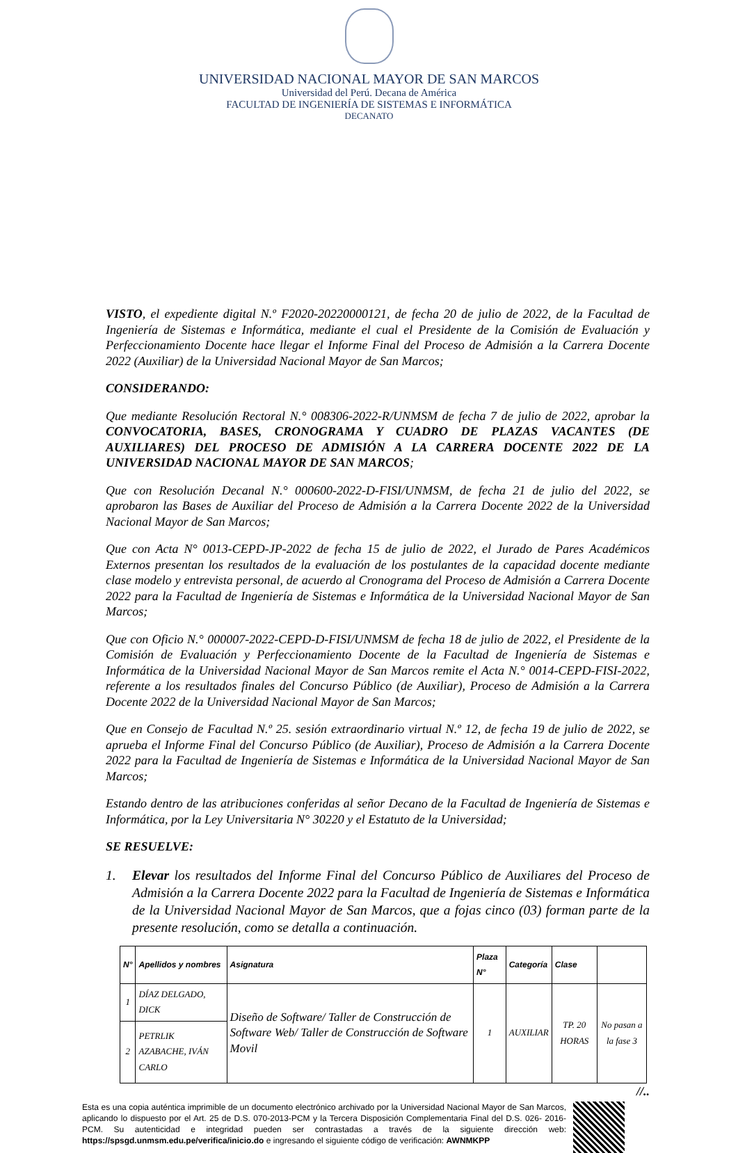UNIVERSIDAD NACIONAL MAYOR DE SAN MARCOS
Universidad del Perú. Decana de América
FACULTAD DE INGENIERÍA DE SISTEMAS E INFORMÁTICA
DECANATO
VISTO, el expediente digital N.º F2020-20220000121, de fecha 20 de julio de 2022, de la Facultad de Ingeniería de Sistemas e Informática, mediante el cual el Presidente de la Comisión de Evaluación y Perfeccionamiento Docente hace llegar el Informe Final del Proceso de Admisión a la Carrera Docente 2022 (Auxiliar) de la Universidad Nacional Mayor de San Marcos;
CONSIDERANDO:
Que mediante Resolución Rectoral N.° 008306-2022-R/UNMSM de fecha 7 de julio de 2022, aprobar la CONVOCATORIA, BASES, CRONOGRAMA Y CUADRO DE PLAZAS VACANTES (DE AUXILIARES) DEL PROCESO DE ADMISIÓN A LA CARRERA DOCENTE 2022 DE LA UNIVERSIDAD NACIONAL MAYOR DE SAN MARCOS;
Que con Resolución Decanal N.° 000600-2022-D-FISI/UNMSM, de fecha 21 de julio del 2022, se aprobaron las Bases de Auxiliar del Proceso de Admisión a la Carrera Docente 2022 de la Universidad Nacional Mayor de San Marcos;
Que con Acta N° 0013-CEPD-JP-2022 de fecha 15 de julio de 2022, el Jurado de Pares Académicos Externos presentan los resultados de la evaluación de los postulantes de la capacidad docente mediante clase modelo y entrevista personal, de acuerdo al Cronograma del Proceso de Admisión a Carrera Docente 2022 para la Facultad de Ingeniería de Sistemas e Informática de la Universidad Nacional Mayor de San Marcos;
Que con Oficio N.° 000007-2022-CEPD-D-FISI/UNMSM de fecha 18 de julio de 2022, el Presidente de la Comisión de Evaluación y Perfeccionamiento Docente de la Facultad de Ingeniería de Sistemas e Informática de la Universidad Nacional Mayor de San Marcos remite el Acta N.° 0014-CEPD-FISI-2022, referente a los resultados finales del Concurso Público (de Auxiliar), Proceso de Admisión a la Carrera Docente 2022 de la Universidad Nacional Mayor de San Marcos;
Que en Consejo de Facultad N.º 25. sesión extraordinario virtual N.º 12, de fecha 19 de julio de 2022, se aprueba el Informe Final del Concurso Público (de Auxiliar), Proceso de Admisión a la Carrera Docente 2022 para la Facultad de Ingeniería de Sistemas e Informática de la Universidad Nacional Mayor de San Marcos;
Estando dentro de las atribuciones conferidas al señor Decano de la Facultad de Ingeniería de Sistemas e Informática, por la Ley Universitaria N° 30220 y el Estatuto de la Universidad;
SE RESUELVE:
1. Elevar los resultados del Informe Final del Concurso Público de Auxiliares del Proceso de Admisión a la Carrera Docente 2022 para la Facultad de Ingeniería de Sistemas e Informática de la Universidad Nacional Mayor de San Marcos, que a fojas cinco (03) forman parte de la presente resolución, como se detalla a continuación.
| N° | Apellidos y nombres | Asignatura | Plaza N° | Categoría | Clase | |
| --- | --- | --- | --- | --- | --- | --- |
| 1 | DÍAZ DELGADO, DICK | Diseño de Software/ Taller de Construcción de Software Web/ Taller de Construcción de Software Movil | 1 | AUXILIAR | TP. 20 HORAS | No pasan a la fase 3 |
| 2 | PETRLIK AZABACHE, IVÁN CARLO | | | | | |
//..
Esta es una copia auténtica imprimible de un documento electrónico archivado por la Universidad Nacional Mayor de San Marcos, aplicando lo dispuesto por el Art. 25 de D.S. 070-2013-PCM y la Tercera Disposición Complementaria Final del D.S. 026- 2016-PCM. Su autenticidad e integridad pueden ser contrastadas a través de la siguiente dirección web: https://spsgd.unmsm.edu.pe/verifica/inicio.do e ingresando el siguiente código de verificación: AWNMKPP